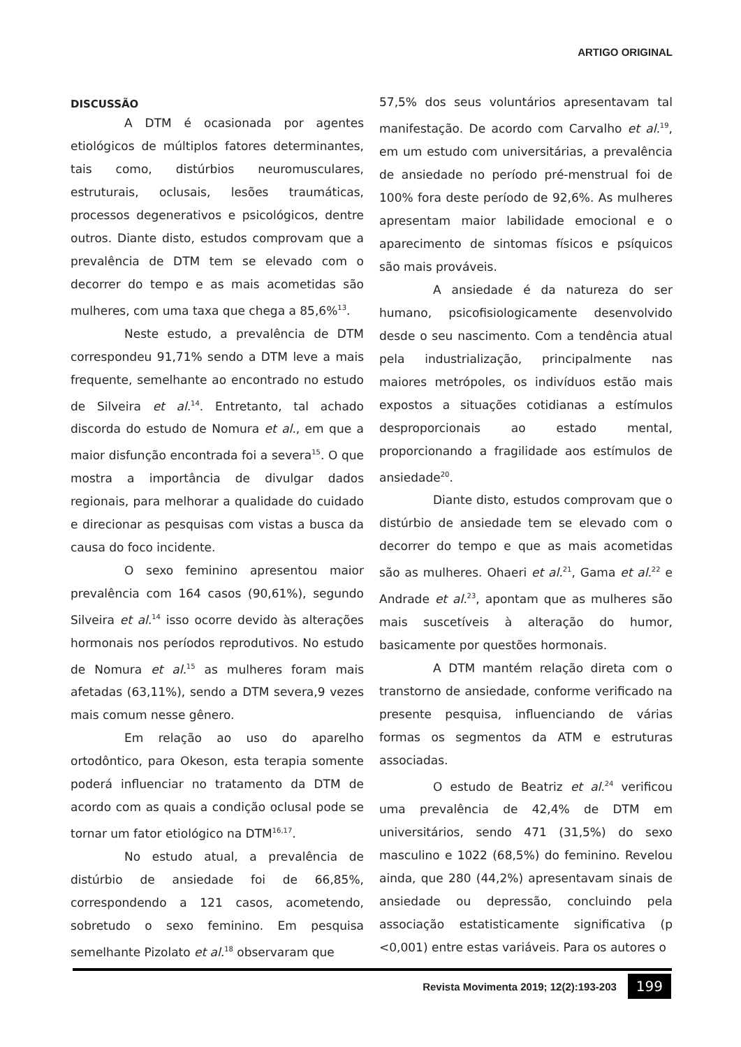ARTIGO ORIGINAL
DISCUSSÃO
A DTM é ocasionada por agentes etiológicos de múltiplos fatores determinantes, tais como, distúrbios neuromusculares, estruturais, oclusais, lesões traumáticas, processos degenerativos e psicológicos, dentre outros. Diante disto, estudos comprovam que a prevalência de DTM tem se elevado com o decorrer do tempo e as mais acometidas são mulheres, com uma taxa que chega a 85,6%<sup>13</sup>.
Neste estudo, a prevalência de DTM correspondeu 91,71% sendo a DTM leve a mais frequente, semelhante ao encontrado no estudo de Silveira et al.<sup>14</sup>. Entretanto, tal achado discorda do estudo de Nomura et al., em que a maior disfunção encontrada foi a severa<sup>15</sup>. O que mostra a importância de divulgar dados regionais, para melhorar a qualidade do cuidado e direcionar as pesquisas com vistas a busca da causa do foco incidente.
O sexo feminino apresentou maior prevalência com 164 casos (90,61%), segundo Silveira et al.<sup>14</sup> isso ocorre devido às alterações hormonais nos períodos reprodutivos. No estudo de Nomura et al.<sup>15</sup> as mulheres foram mais afetadas (63,11%), sendo a DTM severa,9 vezes mais comum nesse gênero.
Em relação ao uso do aparelho ortodôntico, para Okeson, esta terapia somente poderá influenciar no tratamento da DTM de acordo com as quais a condição oclusal pode se tornar um fator etiológico na DTM<sup>16,17</sup>.
No estudo atual, a prevalência de distúrbio de ansiedade foi de 66,85%, correspondendo a 121 casos, acometendo, sobretudo o sexo feminino. Em pesquisa semelhante Pizolato et al.<sup>18</sup> observaram que
57,5% dos seus voluntários apresentavam tal manifestação. De acordo com Carvalho et al.<sup>19</sup>, em um estudo com universitárias, a prevalência de ansiedade no período pré-menstrual foi de 100% fora deste período de 92,6%. As mulheres apresentam maior labilidade emocional e o aparecimento de sintomas físicos e psíquicos são mais prováveis.
A ansiedade é da natureza do ser humano, psicofisiologicamente desenvolvido desde o seu nascimento. Com a tendência atual pela industrialização, principalmente nas maiores metrópoles, os indivíduos estão mais expostos a situações cotidianas a estímulos desproporcionais ao estado mental, proporcionando a fragilidade aos estímulos de ansiedade<sup>20</sup>.
Diante disto, estudos comprovam que o distúrbio de ansiedade tem se elevado com o decorrer do tempo e que as mais acometidas são as mulheres. Ohaeri et al.<sup>21</sup>, Gama et al.<sup>22</sup> e Andrade et al.<sup>23</sup>, apontam que as mulheres são mais suscetíveis à alteração do humor, basicamente por questões hormonais.
A DTM mantém relação direta com o transtorno de ansiedade, conforme verificado na presente pesquisa, influenciando de várias formas os segmentos da ATM e estruturas associadas.
O estudo de Beatriz et al.<sup>24</sup> verificou uma prevalência de 42,4% de DTM em universitários, sendo 471 (31,5%) do sexo masculino e 1022 (68,5%) do feminino. Revelou ainda, que 280 (44,2%) apresentavam sinais de ansiedade ou depressão, concluindo pela associação estatisticamente significativa (p <0,001) entre estas variáveis. Para os autores o
Revista Movimenta 2019; 12(2):193-203 199